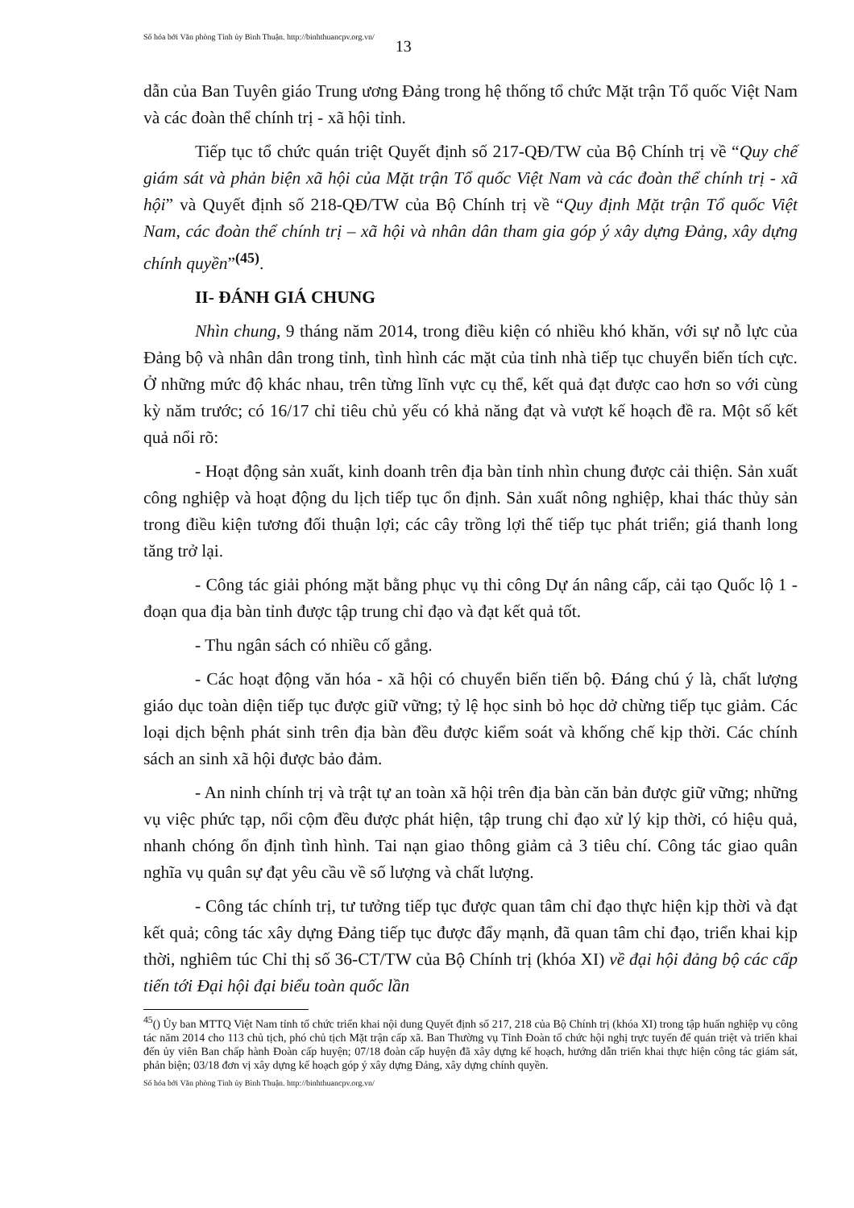Số hóa bởi Văn phòng Tỉnh ủy Bình Thuận. http://binhthuancpv.org.vn/ 13
dẫn của Ban Tuyên giáo Trung ương Đảng trong hệ thống tổ chức Mặt trận Tổ quốc Việt Nam và các đoàn thể chính trị - xã hội tỉnh.
Tiếp tục tổ chức quán triệt Quyết định số 217-QĐ/TW của Bộ Chính trị về “Quy chế giám sát và phản biện xã hội của Mặt trận Tổ quốc Việt Nam và các đoàn thể chính trị - xã hội” và Quyết định số 218-QĐ/TW của Bộ Chính trị về “Quy định Mặt trận Tổ quốc Việt Nam, các đoàn thể chính trị – xã hội và nhân dân tham gia góp ý xây dựng Đảng, xây dựng chính quyền”<sup>(45)</sup>.
II- ĐÁNH GIÁ CHUNG
Nhìn chung, 9 tháng năm 2014, trong điều kiện có nhiều khó khăn, với sự nỗ lực của Đảng bộ và nhân dân trong tỉnh, tình hình các mặt của tỉnh nhà tiếp tục chuyển biến tích cực. Ở những mức độ khác nhau, trên từng lĩnh vực cụ thể, kết quả đạt được cao hơn so với cùng kỳ năm trước; có 16/17 chỉ tiêu chủ yếu có khả năng đạt và vượt kế hoạch đề ra. Một số kết quả nổi rõ:
- Hoạt động sản xuất, kinh doanh trên địa bàn tỉnh nhìn chung được cải thiện. Sản xuất công nghiệp và hoạt động du lịch tiếp tục ổn định. Sản xuất nông nghiệp, khai thác thủy sản trong điều kiện tương đối thuận lợi; các cây trồng lợi thế tiếp tục phát triển; giá thanh long tăng trở lại.
- Công tác giải phóng mặt bằng phục vụ thi công Dự án nâng cấp, cải tạo Quốc lộ 1 - đoạn qua địa bàn tỉnh được tập trung chỉ đạo và đạt kết quả tốt.
- Thu ngân sách có nhiều cố gắng.
- Các hoạt động văn hóa - xã hội có chuyển biến tiến bộ. Đáng chú ý là, chất lượng giáo dục toàn diện tiếp tục được giữ vững; tỷ lệ học sinh bỏ học dở chừng tiếp tục giảm. Các loại dịch bệnh phát sinh trên địa bàn đều được kiểm soát và khống chế kịp thời. Các chính sách an sinh xã hội được bảo đảm.
- An ninh chính trị và trật tự an toàn xã hội trên địa bàn căn bản được giữ vững; những vụ việc phức tạp, nổi cộm đều được phát hiện, tập trung chỉ đạo xử lý kịp thời, có hiệu quả, nhanh chóng ổn định tình hình. Tai nạn giao thông giảm cả 3 tiêu chí. Công tác giao quân nghĩa vụ quân sự đạt yêu cầu về số lượng và chất lượng.
- Công tác chính trị, tư tưởng tiếp tục được quan tâm chỉ đạo thực hiện kịp thời và đạt kết quả; công tác xây dựng Đảng tiếp tục được đẩy mạnh, đã quan tâm chỉ đạo, triển khai kịp thời, nghiêm túc Chỉ thị số 36-CT/TW của Bộ Chính trị (khóa XI) về đại hội đảng bộ các cấp tiến tới Đại hội đại biểu toàn quốc lần
<sup>45</sup> () Ủy ban MTTQ Việt Nam tỉnh tổ chức triển khai nội dung Quyết định số 217, 218 của Bộ Chính trị (khóa XI) trong tập huấn nghiệp vụ công tác năm 2014 cho 113 chủ tịch, phó chủ tịch Mặt trận cấp xã. Ban Thường vụ Tỉnh Đoàn tổ chức hội nghị trực tuyến để quán triệt và triển khai đến ủy viên Ban chấp hành Đoàn cấp huyện; 07/18 đoàn cấp huyện đã xây dựng kế hoạch, hướng dẫn triển khai thực hiện công tác giám sát, phản biện; 03/18 đơn vị xây dựng kế hoạch góp ý xây dựng Đảng, xây dựng chính quyền.
Số hóa bởi Văn phòng Tỉnh ủy Bình Thuận. http://binhthuancpv.org.vn/